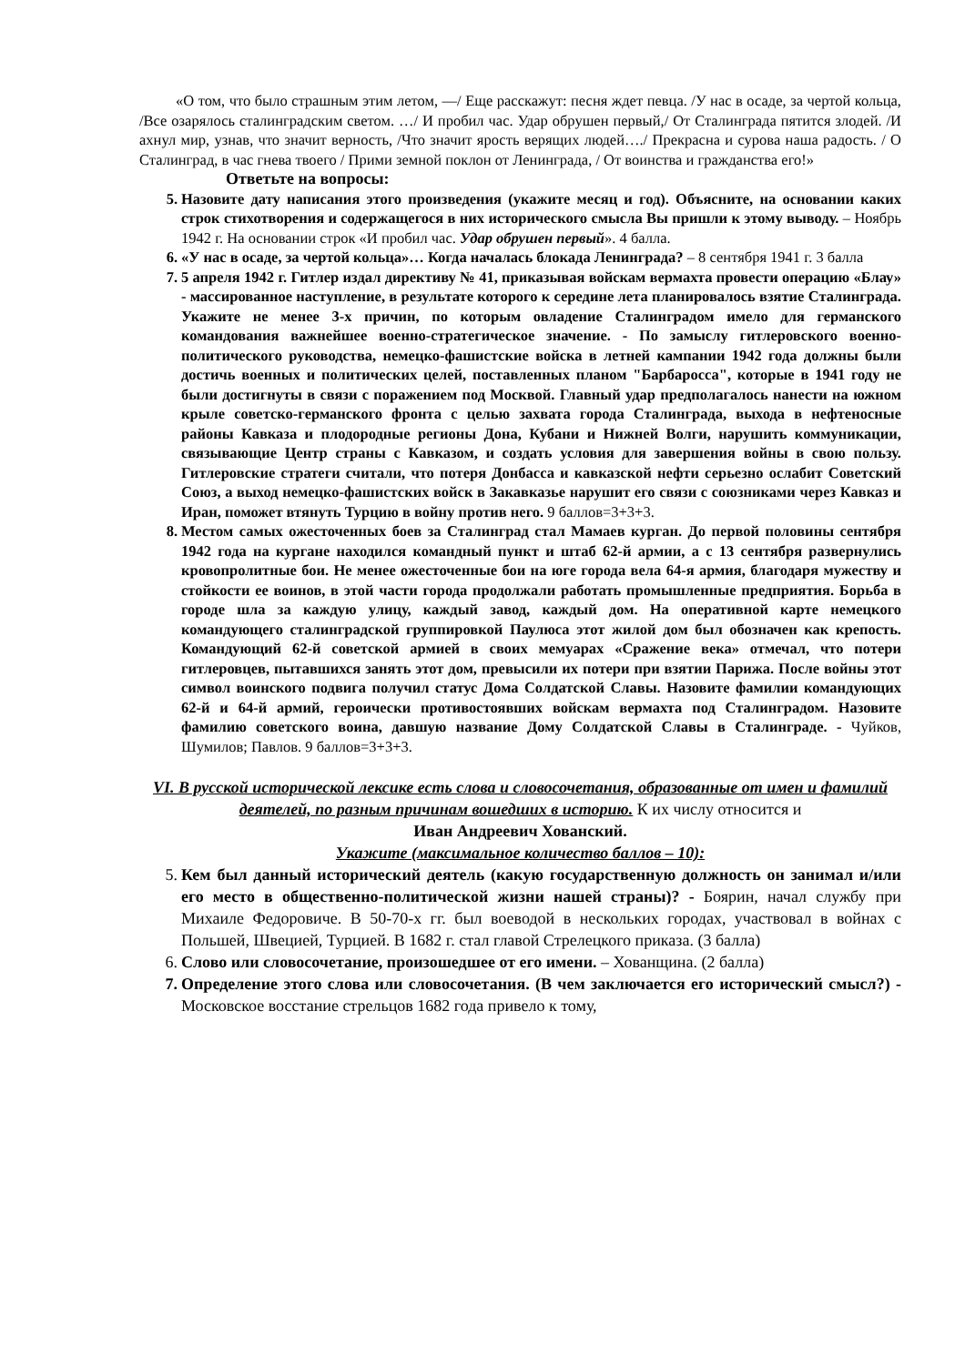«О том, что было страшным этим летом, —/ Еще расскажут: песня ждет певца. /У нас в осаде, за чертой кольца, /Все озарялось сталинградским светом. …/ И пробил час. Удар обрушен первый,/ От Сталинграда пятится злодей. /И ахнул мир, узнав, что значит верность, /Что значит ярость верящих людей…./ Прекрасна и сурова наша радость. / О Сталинград, в час гнева твоего / Прими земной поклон от Ленинграда, / От воинства и гражданства его!»
Ответьте на вопросы:
5. Назовите дату написания этого произведения (укажите месяц и год). Объясните, на основании каких строк стихотворения и содержащегося в них исторического смысла Вы пришли к этому выводу. – Ноябрь 1942 г. На основании строк «И пробил час. Удар обрушен первый». 4 балла.
6. «У нас в осаде, за чертой кольца»… Когда началась блокада Ленинграда? – 8 сентября 1941 г. 3 балла
7. 5 апреля 1942 г. Гитлер издал директиву № 41, приказывая войскам вермахта провести операцию «Блау» - массированное наступление, в результате которого к середине лета планировалось взятие Сталинграда. Укажите не менее 3-х причин, по которым овладение Сталинградом имело для германского командования важнейшее военно-стратегическое значение. - По замыслу гитлеровского военно-политического руководства, немецко-фашистские войска в летней кампании 1942 года должны были достичь военных и политических целей, поставленных планом "Барбаросса", которые в 1941 году не были достигнуты в связи с поражением под Москвой. Главный удар предполагалось нанести на южном крыле советско-германского фронта с целью захвата города Сталинграда, выхода в нефтеносные районы Кавказа и плодородные регионы Дона, Кубани и Нижней Волги, нарушить коммуникации, связывающие Центр страны с Кавказом, и создать условия для завершения войны в свою пользу. Гитлеровские стратеги считали, что потеря Донбасса и кавказской нефти серьезно ослабит Советский Союз, а выход немецко-фашистских войск в Закавказье нарушит его связи с союзниками через Кавказ и Иран, поможет втянуть Турцию в войну против него. 9 баллов=3+3+3.
8. Местом самых ожесточенных боев за Сталинград стал Мамаев курган. До первой половины сентября 1942 года на кургане находился командный пункт и штаб 62-й армии, а с 13 сентября развернулись кровопролитные бои. Не менее ожесточенные бои на юге города вела 64-я армия, благодаря мужеству и стойкости ее воинов, в этой части города продолжали работать промышленные предприятия. Борьба в городе шла за каждую улицу, каждый завод, каждый дом. На оперативной карте немецкого командующего сталинградской группировкой Паулюса этот жилой дом был обозначен как крепость. Командующий 62-й советской армией в своих мемуарах «Сражение века» отмечал, что потери гитлеровцев, пытавшихся занять этот дом, превысили их потери при взятии Парижа. После войны этот символ воинского подвига получил статус Дома Солдатской Славы. Назовите фамилии командующих 62-й и 64-й армий, героически противостоявших войскам вермахта под Сталинградом. Назовите фамилию советского воина, давшую название Дому Солдатской Славы в Сталинграде. - Чуйков, Шумилов; Павлов. 9 баллов=3+3+3.
VI. В русской исторической лексике есть слова и словосочетания, образованные от имен и фамилий деятелей, по разным причинам вошедших в историю. К их числу относится и
Иван Андреевич Хованский.
Укажите (максимальное количество баллов – 10):
5. Кем был данный исторический деятель (какую государственную должность он занимал и/или его место в общественно-политической жизни нашей страны)? - Боярин, начал службу при Михаиле Федоровиче. В 50-70-х гг. был воеводой в нескольких городах, участвовал в войнах с Польшей, Швецией, Турцией. В 1682 г. стал главой Стрелецкого приказа. (3 балла)
6. Слово или словосочетание, произошедшее от его имени. – Хованщина. (2 балла)
7. Определение этого слова или словосочетания. (В чем заключается его исторический смысл?) - Московское восстание стрельцов 1682 года привело к тому,